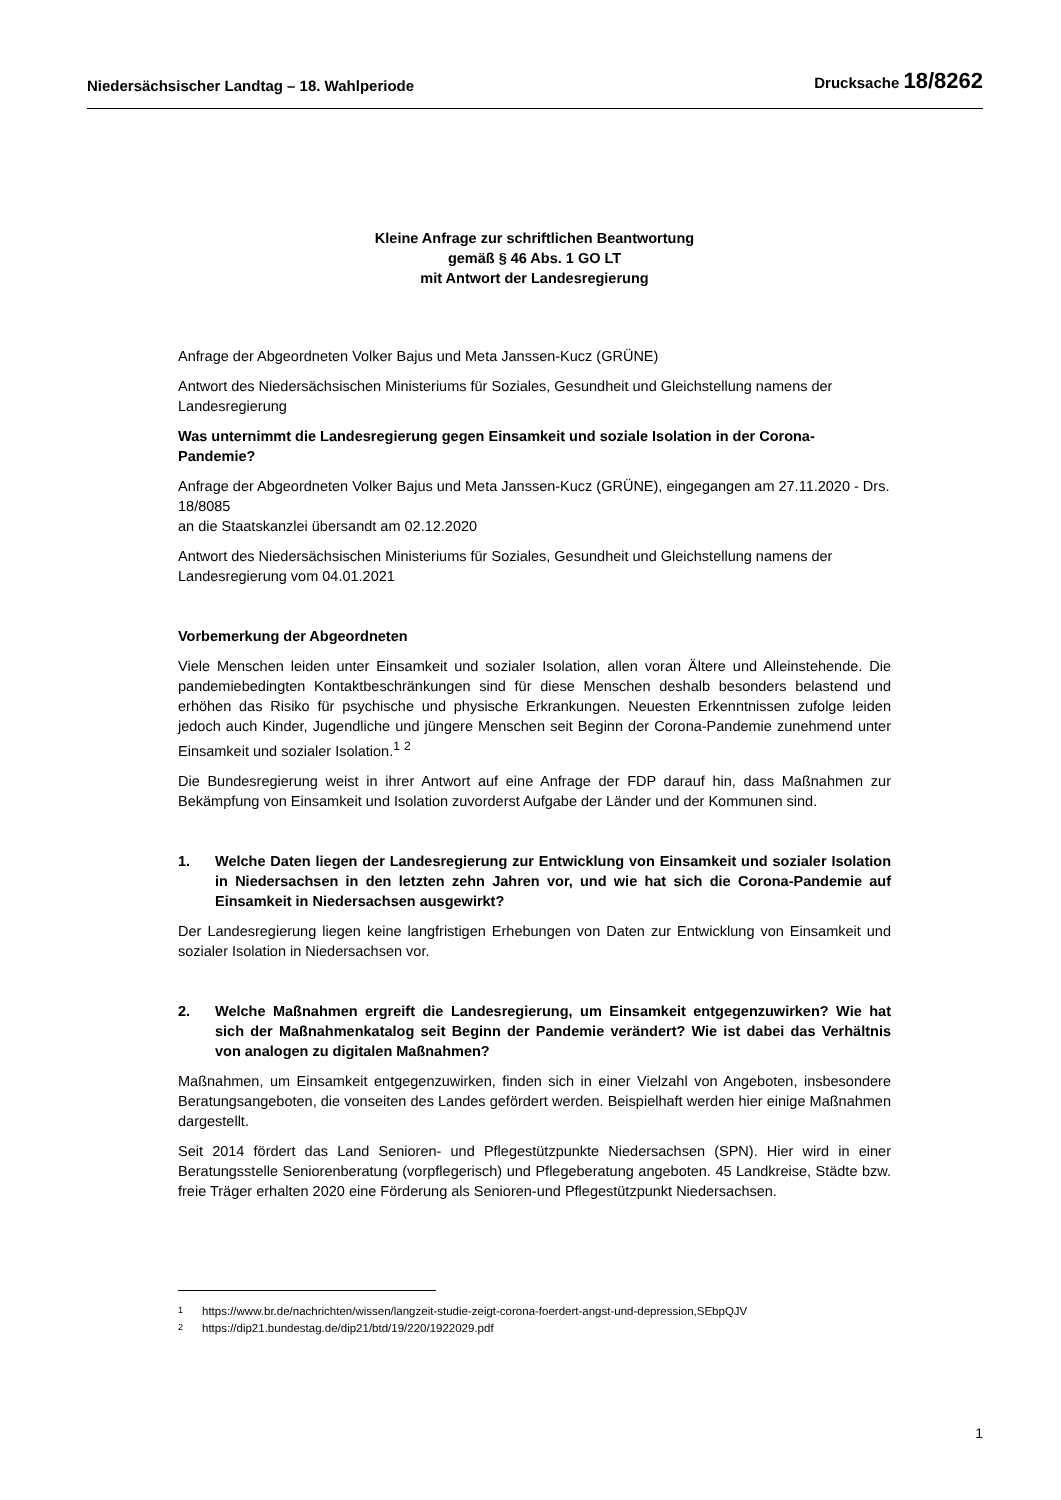Niedersächsischer Landtag – 18. Wahlperiode Drucksache 18/8262
Kleine Anfrage zur schriftlichen Beantwortung
gemäß § 46 Abs. 1 GO LT
mit Antwort der Landesregierung
Anfrage der Abgeordneten Volker Bajus und Meta Janssen-Kucz (GRÜNE)
Antwort des Niedersächsischen Ministeriums für Soziales, Gesundheit und Gleichstellung namens der Landesregierung
Was unternimmt die Landesregierung gegen Einsamkeit und soziale Isolation in der Corona-Pandemie?
Anfrage der Abgeordneten Volker Bajus und Meta Janssen-Kucz (GRÜNE), eingegangen am 27.11.2020 - Drs. 18/8085
an die Staatskanzlei übersandt am 02.12.2020
Antwort des Niedersächsischen Ministeriums für Soziales, Gesundheit und Gleichstellung namens der Landesregierung vom 04.01.2021
Vorbemerkung der Abgeordneten
Viele Menschen leiden unter Einsamkeit und sozialer Isolation, allen voran Ältere und Alleinstehende. Die pandemiebedingten Kontaktbeschränkungen sind für diese Menschen deshalb besonders belastend und erhöhen das Risiko für psychische und physische Erkrankungen. Neuesten Erkenntnissen zufolge leiden jedoch auch Kinder, Jugendliche und jüngere Menschen seit Beginn der Corona-Pandemie zunehmend unter Einsamkeit und sozialer Isolation.<sup>1</sup> <sup>2</sup>
Die Bundesregierung weist in ihrer Antwort auf eine Anfrage der FDP darauf hin, dass Maßnahmen zur Bekämpfung von Einsamkeit und Isolation zuvorderst Aufgabe der Länder und der Kommunen sind.
1. Welche Daten liegen der Landesregierung zur Entwicklung von Einsamkeit und sozialer Isolation in Niedersachsen in den letzten zehn Jahren vor, und wie hat sich die Corona-Pandemie auf Einsamkeit in Niedersachsen ausgewirkt?
Der Landesregierung liegen keine langfristigen Erhebungen von Daten zur Entwicklung von Einsamkeit und sozialer Isolation in Niedersachsen vor.
2. Welche Maßnahmen ergreift die Landesregierung, um Einsamkeit entgegenzuwirken? Wie hat sich der Maßnahmenkatalog seit Beginn der Pandemie verändert? Wie ist dabei das Verhältnis von analogen zu digitalen Maßnahmen?
Maßnahmen, um Einsamkeit entgegenzuwirken, finden sich in einer Vielzahl von Angeboten, insbesondere Beratungsangeboten, die vonseiten des Landes gefördert werden. Beispielhaft werden hier einige Maßnahmen dargestellt.
Seit 2014 fördert das Land Senioren- und Pflegestützpunkte Niedersachsen (SPN). Hier wird in einer Beratungsstelle Seniorenberatung (vorpflegerisch) und Pflegeberatung angeboten. 45 Landkreise, Städte bzw. freie Träger erhalten 2020 eine Förderung als Senioren-und Pflegestützpunkt Niedersachsen.
1 https://www.br.de/nachrichten/wissen/langzeit-studie-zeigt-corona-foerdert-angst-und-depression,SEbpQJV
2 https://dip21.bundestag.de/dip21/btd/19/220/1922029.pdf
1